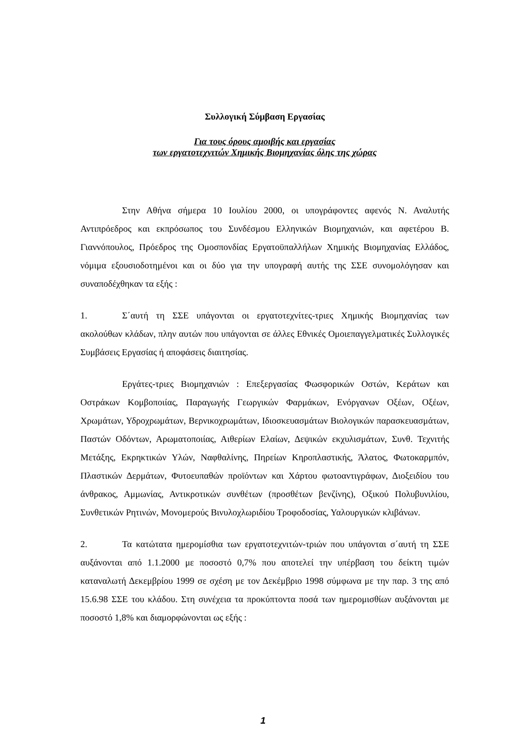Συλλογική Σύμβαση Εργασίας
Για τους όρους αμοιβής και εργασίας
των εργατοτεχνιτών Χημικής Βιομηχανίας όλης της χώρας
Στην Αθήνα σήμερα 10 Ιουλίου 2000, οι υπογράφοντες αφενός Ν. Αναλυτής Αντιπρόεδρος και εκπρόσωπος του Συνδέσμου Ελληνικών Βιομηχανιών, και αφετέρου Β. Γιαννόπουλος, Πρόεδρος της Ομοσπονδίας Εργατοϋπαλλήλων Χημικής Βιομηχανίας Ελλάδος, νόμιμα εξουσιοδοτημένοι και οι δύο για την υπογραφή αυτής της ΣΣΕ συνομολόγησαν και συναποδέχθηκαν τα εξής :
1. Σ΄αυτή τη ΣΣΕ υπάγονται οι εργατοτεχνίτες-τριες Χημικής Βιομηχανίας των ακολούθων κλάδων, πλην αυτών που υπάγονται σε άλλες Εθνικές Ομοιεπαγγελματικές Συλλογικές Συμβάσεις Εργασίας ή αποφάσεις διαιτησίας.
Εργάτες-τριες Βιομηχανιών : Επεξεργασίας Φωσφορικών Οστών, Κεράτων και Οστράκων Κομβοποιίας, Παραγωγής Γεωργικών Φαρμάκων, Ενόργανων Οξέων, Οξέων, Χρωμάτων, Υδροχρωμάτων, Βερνικοχρωμάτων, Ιδιοσκευασμάτων Βιολογικών παρασκευασμάτων, Παστών Οδόντων, Αρωματοποιίας, Αιθερίων Ελαίων, Δεψικών εκχυλισμάτων, Συνθ. Τεχνιτής Μετάξης, Εκρηκτικών Υλών, Ναφθαλίνης, Πηρείων Κηροπλαστικής, Άλατος, Φωτοκαρμπόν, Πλαστικών Δερμάτων, Φυτοευπαθών προϊόντων και Χάρτου φωτοαντιγράφων, Διοξειδίου του άνθρακος, Αμμωνίας, Αντικροτικών συνθέτων (προσθέτων βενζίνης), Οξικού Πολυβυνιλίου, Συνθετικών Ρητινών, Μονομερούς Βινυλοχλωριδίου Τροφοδοσίας, Υαλουργικών κλιβάνων.
2. Τα κατώτατα ημερομίσθια των εργατοτεχνιτών-τριών που υπάγονται σ΄αυτή τη ΣΣΕ αυξάνονται από 1.1.2000 με ποσοστό 0,7% που αποτελεί την υπέρβαση του δείκτη τιμών καταναλωτή Δεκεμβρίου 1999 σε σχέση με τον Δεκέμβριο 1998 σύμφωνα με την παρ. 3 της από 15.6.98 ΣΣΕ του κλάδου. Στη συνέχεια τα προκύπτοντα ποσά των ημερομισθίων αυξάνονται με ποσοστό 1,8% και διαμορφώνονται ως εξής :
1